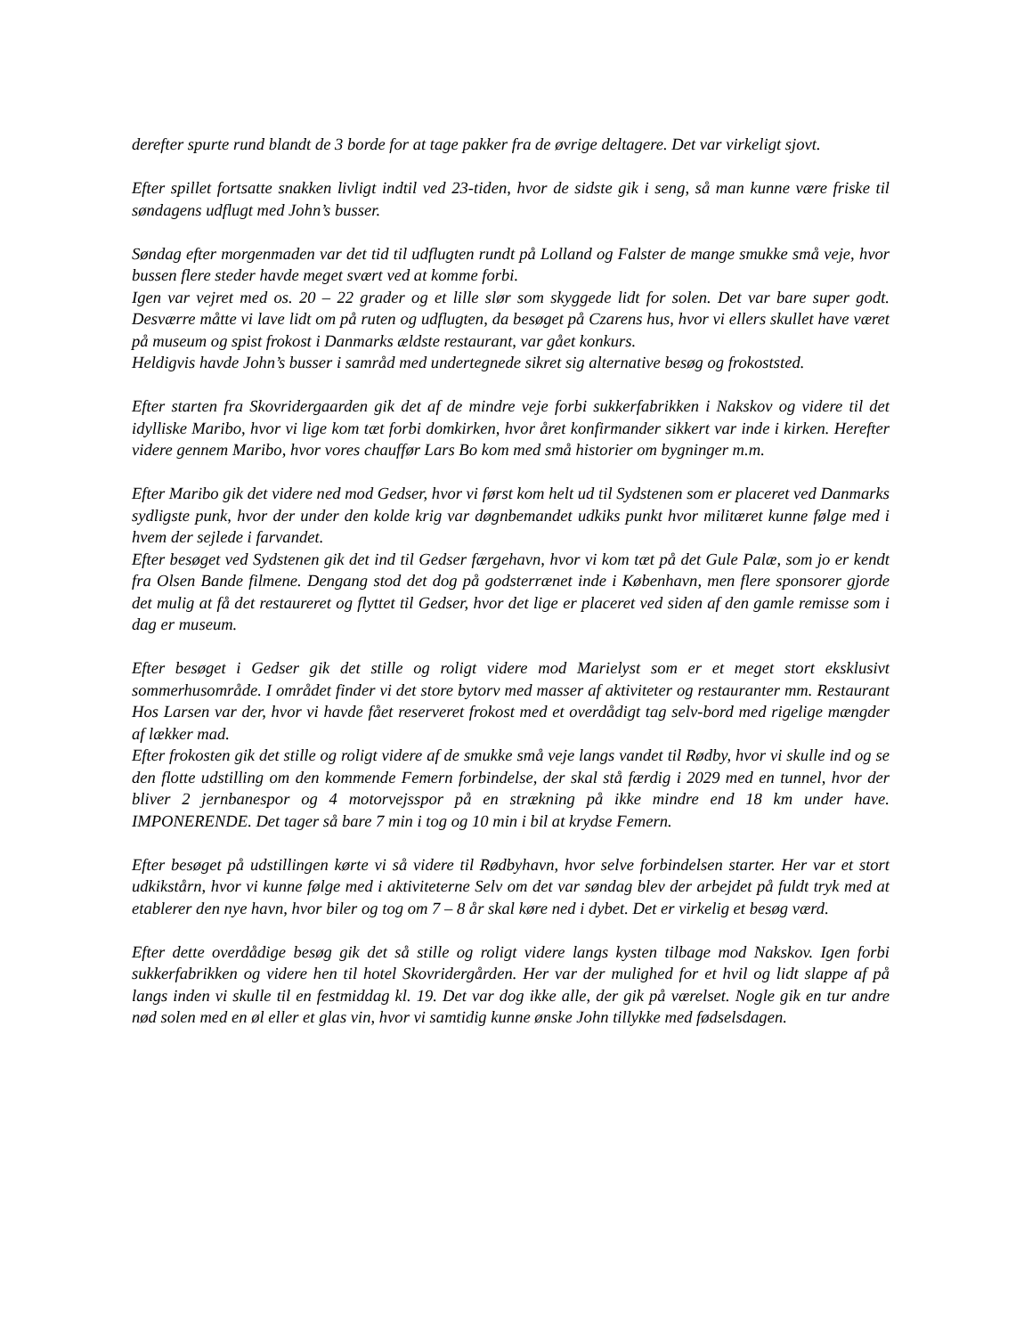derefter spurte rund blandt de 3 borde for at tage pakker fra de øvrige deltagere. Det var virkeligt sjovt.
Efter spillet fortsatte snakken livligt indtil ved 23-tiden, hvor de sidste gik i seng, så man kunne være friske til søndagens udflugt med John’s busser.
Søndag efter morgenmaden var det tid til udflugten rundt på Lolland og Falster de mange smukke små veje, hvor bussen flere steder havde meget svært ved at komme forbi.
Igen var vejret med os. 20 – 22 grader og et lille slør som skyggede lidt for solen. Det var bare super godt. Desværre måtte vi lave lidt om på ruten og udflugten, da besøget på Czarens hus, hvor vi ellers skullet have været på museum og spist frokost i Danmarks ældste restaurant, var gået konkurs.
Heldigvis havde John’s busser i samråd med undertegnede sikret sig alternative besøg og frokoststed.
Efter starten fra Skovridergaarden gik det af de mindre veje forbi sukkerfabrikken i Nakskov og videre til det idylliske Maribo, hvor vi lige kom tæt forbi domkirken, hvor året konfirmander sikkert var inde i kirken. Herefter videre gennem Maribo, hvor vores chauffør Lars Bo kom med små historier om bygninger m.m.
Efter Maribo gik det videre ned mod Gedser, hvor vi først kom helt ud til Sydstenen som er placeret ved Danmarks sydligste punk, hvor der under den kolde krig var døgnbemandet udkiks punkt hvor militæret kunne følge med i hvem der sejlede i farvandet.
Efter besøget ved Sydstenen gik det ind til Gedser færgehavn, hvor vi kom tæt på det Gule Palæ, som jo er kendt fra Olsen Bande filmene. Dengang stod det dog på godsterrænet inde i København, men flere sponsorer gjorde det mulig at få det restaureret og flyttet til Gedser, hvor det lige er placeret ved siden af den gamle remisse som i dag er museum.
Efter besøget i Gedser gik det stille og roligt videre mod Marielyst som er et meget stort eksklusivt sommerhusområde. I området finder vi det store bytorv med masser af aktiviteter og restauranter mm. Restaurant Hos Larsen var der, hvor vi havde fået reserveret frokost med et overdådigt tag selv-bord med rigelige mængder af lækker mad.
Efter frokosten gik det stille og roligt videre af de smukke små veje langs vandet til Rødby, hvor vi skulle ind og se den flotte udstilling om den kommende Femern forbindelse, der skal stå færdig i 2029 med en tunnel, hvor der bliver 2 jernbanespor og 4 motorvejsspor på en strækning på ikke mindre end 18 km under have. IMPONERENDE. Det tager så bare 7 min i tog og 10 min i bil at krydse Femern.
Efter besøget på udstillingen kørte vi så videre til Rødbyhavn, hvor selve forbindelsen starter. Her var et stort udkikstårn, hvor vi kunne følge med i aktiviteterne Selv om det var søndag blev der arbejdet på fuldt tryk med at etablerer den nye havn, hvor biler og tog om 7 – 8 år skal køre ned i dybet. Det er virkelig et besøg værd.
Efter dette overdådige besøg gik det så stille og roligt videre langs kysten tilbage mod Nakskov. Igen forbi sukkerfabrikken og videre hen til hotel Skovridergården. Her var der mulighed for et hvil og lidt slappe af på langs inden vi skulle til en festmiddag kl. 19. Det var dog ikke alle, der gik på værelset. Nogle gik en tur andre nød solen med en øl eller et glas vin, hvor vi samtidig kunne ønske John tillykke med fødselsdagen.